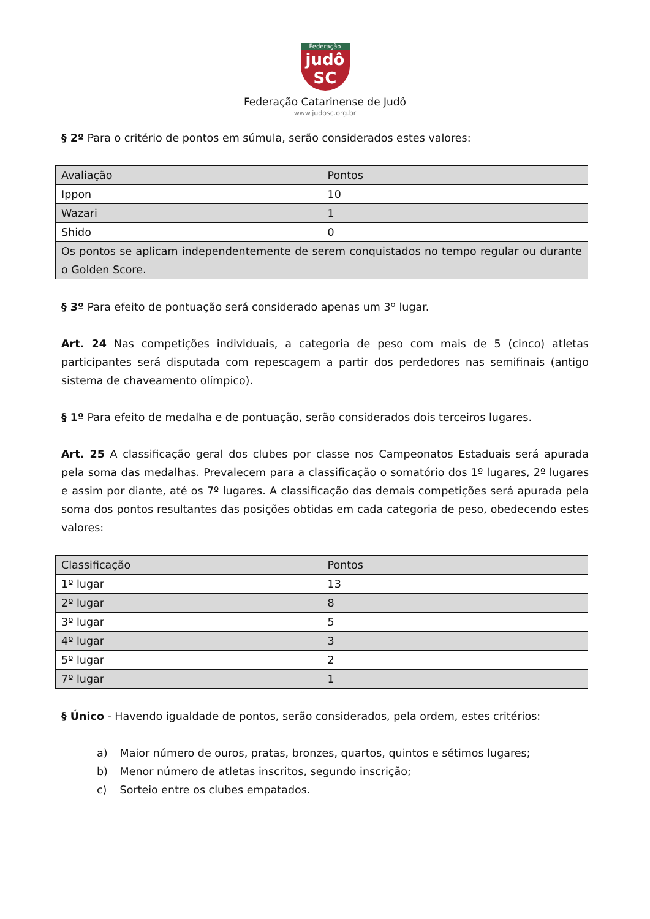Federação
judô
SC
Federação Catarinense de Judô
www.judosc.org.br
§ 2º Para o critério de pontos em súmula, serão considerados estes valores:
| Avaliação | Pontos |
| --- | --- |
| Ippon | 10 |
| Wazari | 1 |
| Shido | 0 |
| Os pontos se aplicam independentemente de serem conquistados no tempo regular ou durante o Golden Score. | |
§ 3º Para efeito de pontuação será considerado apenas um 3º lugar.
Art. 24 Nas competições individuais, a categoria de peso com mais de 5 (cinco) atletas participantes será disputada com repescagem a partir dos perdedores nas semifinais (antigo sistema de chaveamento olímpico).
§ 1º Para efeito de medalha e de pontuação, serão considerados dois terceiros lugares.
Art. 25 A classificação geral dos clubes por classe nos Campeonatos Estaduais será apurada pela soma das medalhas. Prevalecem para a classificação o somatório dos 1º lugares, 2º lugares e assim por diante, até os 7º lugares. A classificação das demais competições será apurada pela soma dos pontos resultantes das posições obtidas em cada categoria de peso, obedecendo estes valores:
| Classificação | Pontos |
| --- | --- |
| 1º lugar | 13 |
| 2º lugar | 8 |
| 3º lugar | 5 |
| 4º lugar | 3 |
| 5º lugar | 2 |
| 7º lugar | 1 |
§ Único - Havendo igualdade de pontos, serão considerados, pela ordem, estes critérios:
a) Maior número de ouros, pratas, bronzes, quartos, quintos e sétimos lugares;
b) Menor número de atletas inscritos, segundo inscrição;
c) Sorteio entre os clubes empatados.